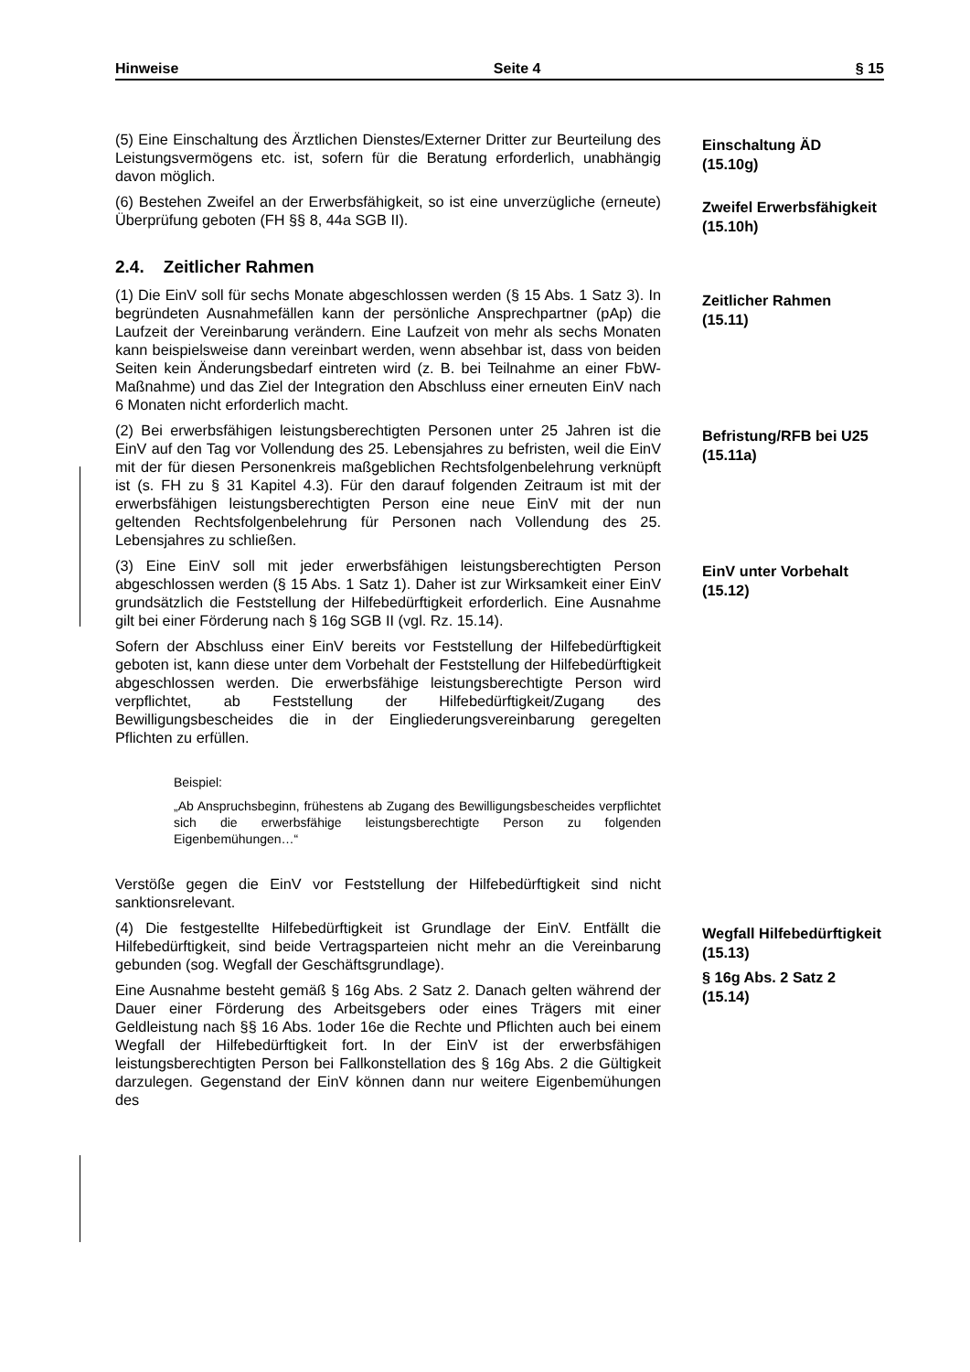Hinweise Seite 4 § 15
(5) Eine Einschaltung des Ärztlichen Dienstes/Externer Dritter zur Beurteilung des Leistungsvermögens etc. ist, sofern für die Beratung erforderlich, unabhängig davon möglich.
Einschaltung ÄD
(15.10g)
(6) Bestehen Zweifel an der Erwerbsfähigkeit, so ist eine unverzügliche (erneute) Überprüfung geboten (FH §§ 8, 44a SGB II).
Zweifel Erwerbsfähigkeit (15.10h)
2.4. Zeitlicher Rahmen
(1) Die EinV soll für sechs Monate abgeschlossen werden (§ 15 Abs. 1 Satz 3). In begründeten Ausnahmefällen kann der persönliche Ansprechpartner (pAp) die Laufzeit der Vereinbarung verändern. Eine Laufzeit von mehr als sechs Monaten kann beispielsweise dann vereinbart werden, wenn absehbar ist, dass von beiden Seiten kein Änderungsbedarf eintreten wird (z. B. bei Teilnahme an einer FbW-Maßnahme) und das Ziel der Integration den Abschluss einer erneuten EinV nach 6 Monaten nicht erforderlich macht.
Zeitlicher Rahmen
(15.11)
(2) Bei erwerbsfähigen leistungsberechtigten Personen unter 25 Jahren ist die EinV auf den Tag vor Vollendung des 25. Lebensjahres zu befristen, weil die EinV mit der für diesen Personenkreis maßgeblichen Rechtsfolgenbelehrung verknüpft ist (s. FH zu § 31 Kapitel 4.3). Für den darauf folgenden Zeitraum ist mit der erwerbsfähigen leistungsberechtigten Person eine neue EinV mit der nun geltenden Rechtsfolgenbelehrung für Personen nach Vollendung des 25. Lebensjahres zu schließen.
Befristung/RFB bei U25
(15.11a)
(3) Eine EinV soll mit jeder erwerbsfähigen leistungsberechtigten Person abgeschlossen werden (§ 15 Abs. 1 Satz 1). Daher ist zur Wirksamkeit einer EinV grundsätzlich die Feststellung der Hilfebedürftigkeit erforderlich. Eine Ausnahme gilt bei einer Förderung nach § 16g SGB II (vgl. Rz. 15.14).
Sofern der Abschluss einer EinV bereits vor Feststellung der Hilfebedürftigkeit geboten ist, kann diese unter dem Vorbehalt der Feststellung der Hilfebedürftigkeit abgeschlossen werden. Die erwerbsfähige leistungsberechtigte Person wird verpflichtet, ab Feststellung der Hilfebedürftigkeit/Zugang des Bewilligungsbescheides die in der Eingliederungsvereinbarung geregelten Pflichten zu erfüllen.
Beispiel:
„Ab Anspruchsbeginn, frühestens ab Zugang des Bewilligungsbescheides verpflichtet sich die erwerbsfähige leistungsberechtigte Person zu folgenden Eigenbemühungen…“
Verstöße gegen die EinV vor Feststellung der Hilfebedürftigkeit sind nicht sanktionsrelevant.
EinV unter Vorbehalt
(15.12)
(4) Die festgestellte Hilfebedürftigkeit ist Grundlage der EinV. Entfällt die Hilfebedürftigkeit, sind beide Vertragsparteien nicht mehr an die Vereinbarung gebunden (sog. Wegfall der Geschäftsgrundlage).
Eine Ausnahme besteht gemäß § 16g Abs. 2 Satz 2. Danach gelten während der Dauer einer Förderung des Arbeitsgebers oder eines Trägers mit einer Geldleistung nach §§ 16 Abs. 1oder 16e die Rechte und Pflichten auch bei einem Wegfall der Hilfebedürftigkeit fort. In der EinV ist der erwerbsfähigen leistungsberechtigten Person bei Fallkonstellation des § 16g Abs. 2 die Gültigkeit darzulegen. Gegenstand der EinV können dann nur weitere Eigenbemühungen des
Wegfall Hilfebedürftigkeit
(15.13)
§ 16g Abs. 2 Satz 2
(15.14)